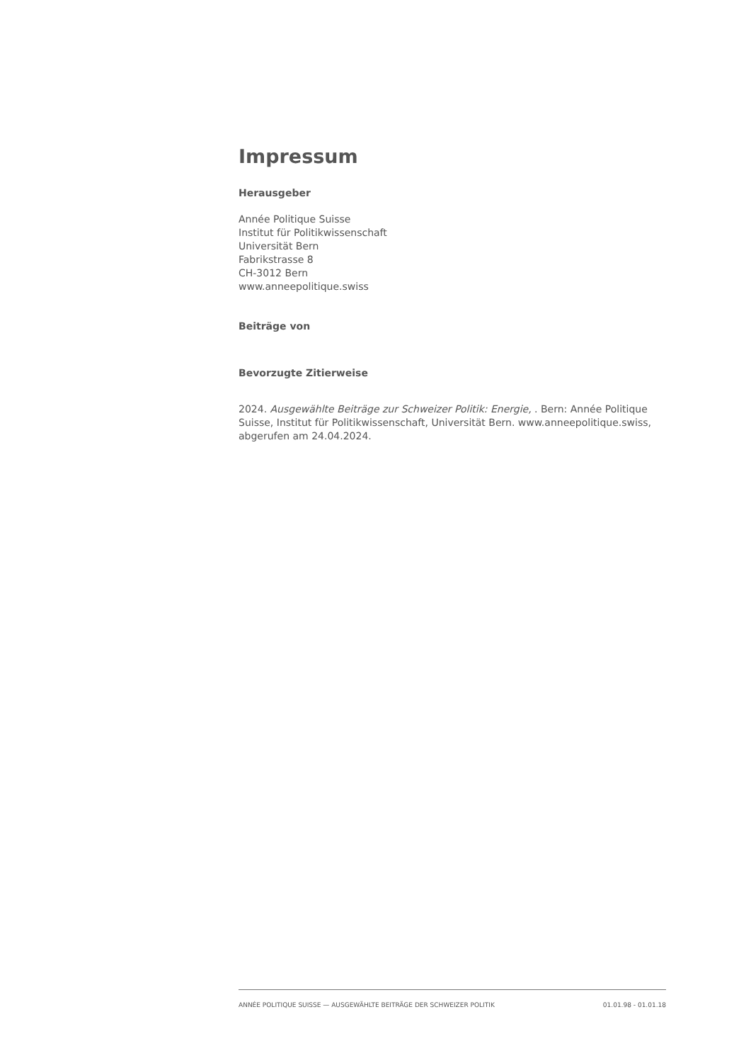Impressum
Herausgeber
Année Politique Suisse
Institut für Politikwissenschaft
Universität Bern
Fabrikstrasse 8
CH-3012 Bern
www.anneepolitique.swiss
Beiträge von
Bevorzugte Zitierweise
2024. Ausgewählte Beiträge zur Schweizer Politik: Energie, . Bern: Année Politique Suisse, Institut für Politikwissenschaft, Universität Bern. www.anneepolitique.swiss, abgerufen am 24.04.2024.
ANNÉE POLITIQUE SUISSE — AUSGEWÄHLTE BEITRÄGE DER SCHWEIZER POLITIK 01.01.98 - 01.01.18